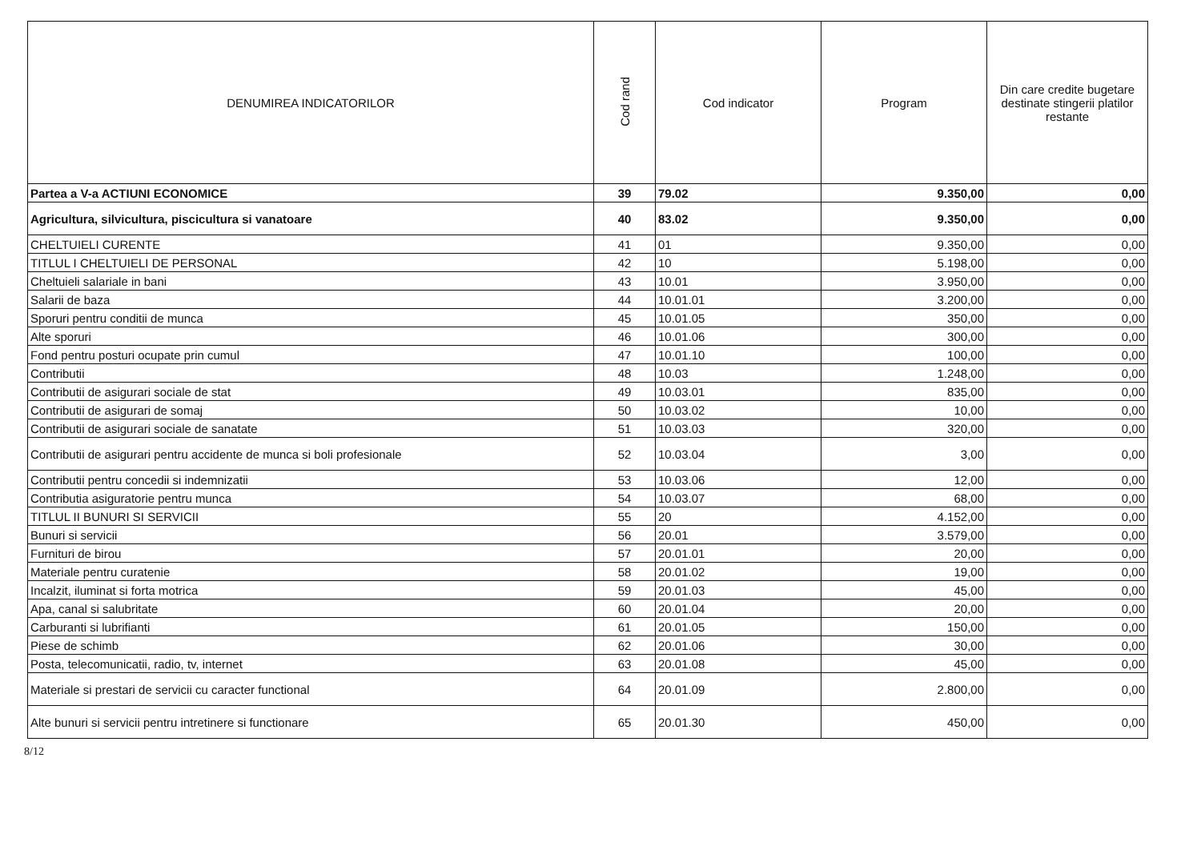| DENUMIREA INDICATORILOR | Cod rand | Cod indicator | Program | Din care credite bugetare destinate stingerii platilor restante |
| --- | --- | --- | --- | --- |
| Partea a V-a ACTIUNI ECONOMICE | 39 | 79.02 | 9.350,00 | 0,00 |
| Agricultura, silvicultura, piscicultura si vanatoare | 40 | 83.02 | 9.350,00 | 0,00 |
| CHELTUIELI CURENTE | 41 | 01 | 9.350,00 | 0,00 |
| TITLUL I CHELTUIELI DE PERSONAL | 42 | 10 | 5.198,00 | 0,00 |
| Cheltuieli salariale in bani | 43 | 10.01 | 3.950,00 | 0,00 |
| Salarii de baza | 44 | 10.01.01 | 3.200,00 | 0,00 |
| Sporuri pentru conditii de munca | 45 | 10.01.05 | 350,00 | 0,00 |
| Alte sporuri | 46 | 10.01.06 | 300,00 | 0,00 |
| Fond pentru posturi ocupate prin cumul | 47 | 10.01.10 | 100,00 | 0,00 |
| Contributii | 48 | 10.03 | 1.248,00 | 0,00 |
| Contributii de asigurari sociale de stat | 49 | 10.03.01 | 835,00 | 0,00 |
| Contributii de asigurari de somaj | 50 | 10.03.02 | 10,00 | 0,00 |
| Contributii de asigurari sociale de sanatate | 51 | 10.03.03 | 320,00 | 0,00 |
| Contributii de asigurari pentru accidente de munca si boli profesionale | 52 | 10.03.04 | 3,00 | 0,00 |
| Contributii pentru concedii si indemnizatii | 53 | 10.03.06 | 12,00 | 0,00 |
| Contributia asiguratorie pentru munca | 54 | 10.03.07 | 68,00 | 0,00 |
| TITLUL II BUNURI SI SERVICII | 55 | 20 | 4.152,00 | 0,00 |
| Bunuri si servicii | 56 | 20.01 | 3.579,00 | 0,00 |
| Furnituri de birou | 57 | 20.01.01 | 20,00 | 0,00 |
| Materiale pentru curatenie | 58 | 20.01.02 | 19,00 | 0,00 |
| Incalzit, iluminat si forta motrica | 59 | 20.01.03 | 45,00 | 0,00 |
| Apa, canal si salubritate | 60 | 20.01.04 | 20,00 | 0,00 |
| Carburanti si lubrifianti | 61 | 20.01.05 | 150,00 | 0,00 |
| Piese de schimb | 62 | 20.01.06 | 30,00 | 0,00 |
| Posta, telecomunicatii, radio, tv, internet | 63 | 20.01.08 | 45,00 | 0,00 |
| Materiale si prestari de servicii cu caracter functional | 64 | 20.01.09 | 2.800,00 | 0,00 |
| Alte bunuri si servicii pentru intretinere si functionare | 65 | 20.01.30 | 450,00 | 0,00 |
8/12